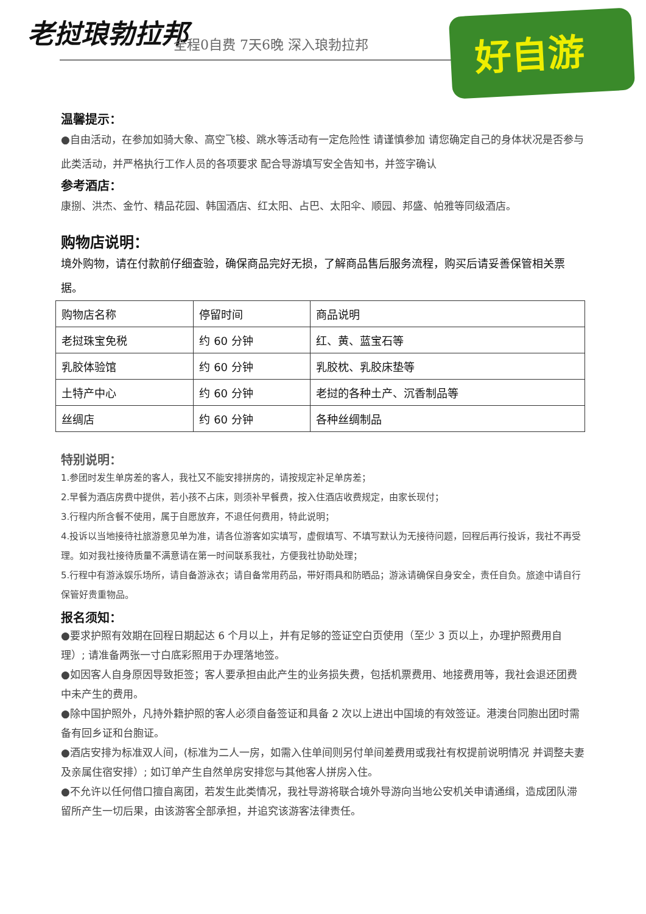老挝琅勃拉邦 全程0自费 7天6晚 深入琅勃拉邦
好自游
温馨提示：
●自由活动，在参加如骑大象、高空飞梭、跳水等活动有一定危险性 请谨慎参加 请您确定自己的身体状况是否参与此类活动，并严格执行工作人员的各项要求 配合导游填写安全告知书，并签字确认
参考酒店：
康捌、洪杰、金竹、精品花园、韩国酒店、红太阳、占巴、太阳伞、顺园、邦盛、帕雅等同级酒店。
购物店说明：
境外购物，请在付款前仔细查验，确保商品完好无损，了解商品售后服务流程，购买后请妥善保管相关票据。
| 购物店名称 | 停留时间 | 商品说明 |
| 老挝珠宝免税 | 约 60 分钟 | 红、黄、蓝宝石等 |
| 乳胶体验馆 | 约 60 分钟 | 乳胶枕、乳胶床垫等 |
| 土特产中心 | 约 60 分钟 | 老挝的各种土产、沉香制品等 |
| 丝绸店 | 约 60 分钟 | 各种丝绸制品 |
特别说明：
1.参团时发生单房差的客人，我社又不能安排拼房的，请按规定补足单房差；
2.早餐为酒店房费中提供，若小孩不占床，则须补早餐费，按入住酒店收费规定，由家长现付；
3.行程内所含餐不使用，属于自愿放弃，不退任何费用，特此说明；
4.投诉以当地接待社旅游意见单为准，请各位游客如实填写，虚假填写、不填写默认为无接待问题，回程后再行投诉，我社不再受理。如对我社接待质量不满意请在第一时间联系我社，方便我社协助处理；
5.行程中有游泳娱乐场所，请自备游泳衣；请自备常用药品，带好雨具和防晒品；游泳请确保自身安全，责任自负。旅途中请自行保管好贵重物品。
报名须知：
●要求护照有效期在回程日期起达 6 个月以上，并有足够的签证空白页使用（至少 3 页以上，办理护照费用自理）; 请准备两张一寸白底彩照用于办理落地签。
●如因客人自身原因导致拒签；客人要承担由此产生的业务损失费，包括机票费用、地接费用等，我社会退还团费中未产生的费用。
●除中国护照外，凡持外籍护照的客人必须自备签证和具备 2 次以上进出中国境的有效签证。港澳台同胞出团时需备有回乡证和台胞证。
●酒店安排为标准双人间，(标准为二人一房，如需入住单间则另付单间差费用或我社有权提前说明情况 并调整夫妻及亲属住宿安排）; 如订单产生自然单房安排您与其他客人拼房入住。
●不允许以任何借口擅自离团，若发生此类情况，我社导游将联合境外导游向当地公安机关申请通缉，造成团队滞留所产生一切后果，由该游客全部承担，并追究该游客法律责任。